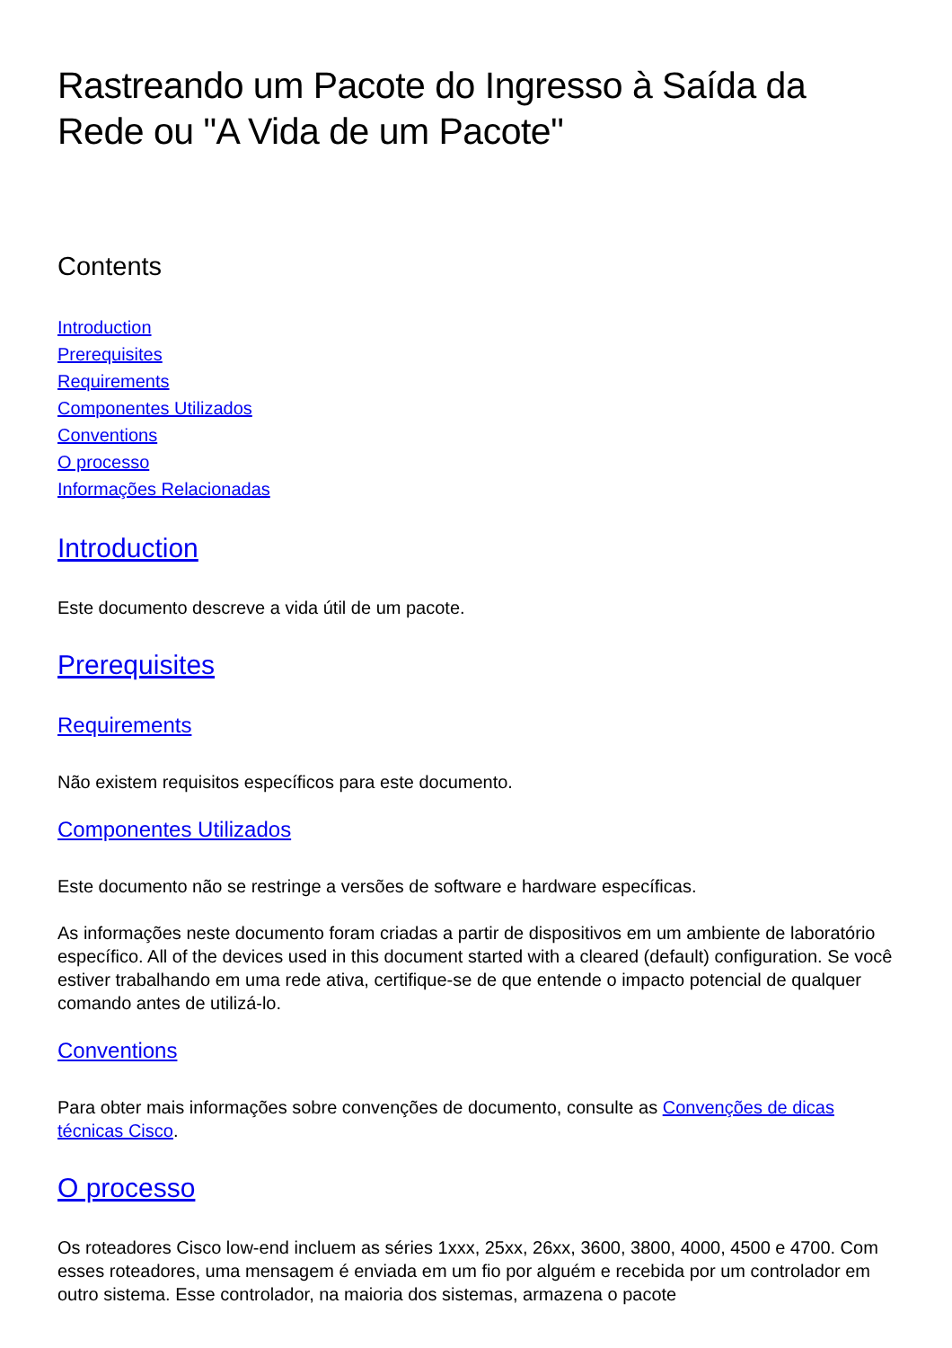Rastreando um Pacote do Ingresso à Saída da Rede ou "A Vida de um Pacote"
Contents
Introduction
Prerequisites
Requirements
Componentes Utilizados
Conventions
O processo
Informações Relacionadas
Introduction
Este documento descreve a vida útil de um pacote.
Prerequisites
Requirements
Não existem requisitos específicos para este documento.
Componentes Utilizados
Este documento não se restringe a versões de software e hardware específicas.
As informações neste documento foram criadas a partir de dispositivos em um ambiente de laboratório específico. All of the devices used in this document started with a cleared (default) configuration. Se você estiver trabalhando em uma rede ativa, certifique-se de que entende o impacto potencial de qualquer comando antes de utilizá-lo.
Conventions
Para obter mais informações sobre convenções de documento, consulte as Convenções de dicas técnicas Cisco.
O processo
Os roteadores Cisco low-end incluem as séries 1xxx, 25xx, 26xx, 3600, 3800, 4000, 4500 e 4700. Com esses roteadores, uma mensagem é enviada em um fio por alguém e recebida por um controlador em outro sistema. Esse controlador, na maioria dos sistemas, armazena o pacote